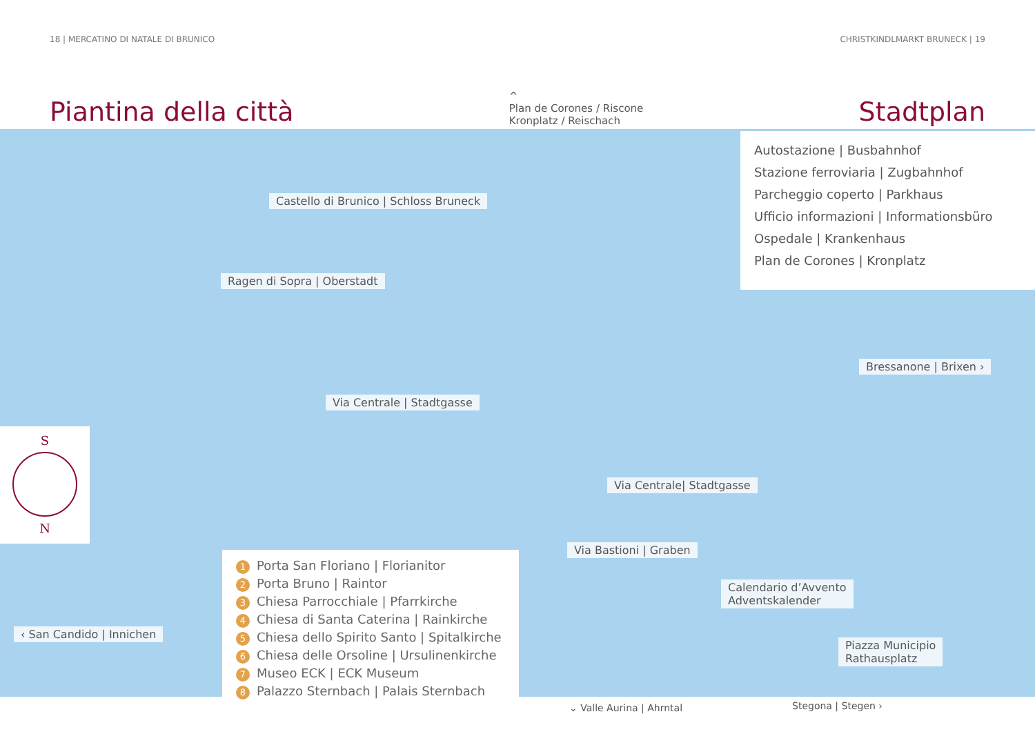18 | MERCATINO DI NATALE DI BRUNICO CHRISTKINDLMARKT BRUNECK | 19
Piantina della città
^
Plan de Corones / Riscone
Kronplatz / Reischach
Stadtplan
Autostazione | Busbahnhof
Stazione ferroviaria | Zugbahnhof
Parcheggio coperto | Parkhaus
Ufficio informazioni | Informationsbüro
Ospedale | Krankenhaus
Plan de Corones | Kronplatz
Castello di Brunico | Schloss Bruneck
Ragen di Sopra | Oberstadt
Bressanone | Brixen ›
Via Centrale | Stadtgasse
S
N
Via Centrale| Stadtgasse
Via Bastioni | Graben
Calendario d’Avvento
Adventskalender
‹ San Candido | Innichen
Piazza Municipio
Rathausplatz
1 Porta San Floriano | Florianitor
2 Porta Bruno | Raintor
3 Chiesa Parrocchiale | Pfarrkirche
4 Chiesa di Santa Caterina | Rainkirche
5 Chiesa dello Spirito Santo | Spitalkirche
6 Chiesa delle Orsoline | Ursulinenkirche
7 Museo ECK | ECK Museum
8 Palazzo Sternbach | Palais Sternbach
⌄ Valle Aurina | Ahrntal Stegona | Stegen ›